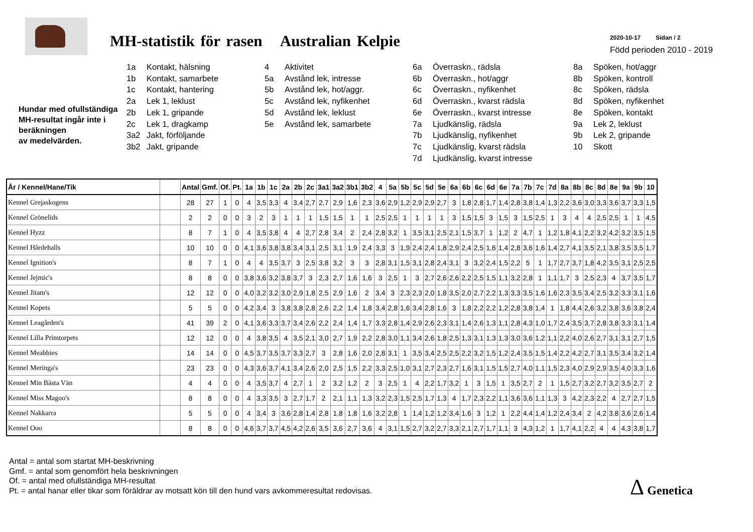MH-statistik för rasen Australian Kelpie
2020-10-17 Sidan / 2
Född perioden 2010 - 2019
Hundar med ofullständiga MH-resultat ingår inte i beräkningen
av medelvärden.
1a Kontakt, hälsning
1b Kontakt, samarbete
1c Kontakt, hantering
2a Lek 1, leklust
2b Lek 1, gripande
2c Lek 1, dragkamp
3a2 Jakt, förföljande
3b2 Jakt, gripande
4 Aktivitet
5a Avstånd lek, intresse
5b Avstånd lek, hot/aggr.
5c Avstånd lek, nyfikenhet
5d Avstånd lek, leklust
5e Avstånd lek, samarbete
6a Överraskn., rädsla
6b Överraskn., hot/aggr
6c Överraskn., nyfikenhet
6d Överraskn., kvarst rädsla
6e Överraskn., kvarst intresse
7a Ljudkänslig, rädsla
7b Ljudkänslig, nyfikenhet
7c Ljudkänslig, kvarst rädsla
7d Ljudkänslig, kvarst intresse
8a Spöken, hot/aggr
8b Spöken, kontroll
8c Spöken, rädsla
8d Spöken, nyfikenhet
8e Spöken, kontakt
9a Lek 2, leklust
9b Lek 2, gripande
10 Skott
| År / Kennel/Hane/Tik | | Antal | Gmf. | Of. | Pt. | 1a | 1b | 1c | 2a | 2b | 2c | 3a1 | 3a2 | 3b1 | 3b2 | 4 | 5a | 5b | 5c | 5d | 5e | 6a | 6b | 6c | 6d | 6e | 7a | 7b | 7c | 7d | 8a | 8b | 8c | 8d | 8e | 9a | 9b | 10 |
| --- | --- | --- | --- | --- | --- | --- | --- | --- | --- | --- | --- | --- | --- | --- | --- | --- | --- | --- | --- | --- | --- | --- | --- | --- | --- | --- | --- | --- | --- | --- | --- | --- | --- | --- | --- | --- | --- | --- |
| Kennel Grejaskogens | | 28 | 27 | 1 | 0 | 4 | 3,5 | 3,3 | 4 | 3,4 | 2,7 | 2,7 | 2,9 | 1,6 | 2,3 | 3,6 | 2,9 | 1,2 | 2,9 | 2,9 | 2,7 | 3 | 1,8 | 2,8 | 1,7 | 1,4 | 2,8 | 3,8 | 1,4 | 1,3 | 2,2 | 3,6 | 3,0 | 3,3 | 3,6 | 3,7 | 3,3 | 1,5 |
| Kennel Grönelids | | 2 | 2 | 0 | 0 | 3 | 2 | 3 | 1 | 1 | 1 | 1,5 | 1,5 | 1 | 1 | 2,5 | 2,5 | 1 | 1 | 1 | 1 | 3 | 1,5 | 1,5 | 3 | 1,5 | 3 | 1,5 | 2,5 | 1 | 3 | 4 | 4 | 2,5 | 2,5 | 1 | 1 | 4,5 |
| Kennel Hyzz | | 8 | 7 | 1 | 0 | 4 | 3,5 | 3,8 | 4 | 4 | 2,7 | 2,8 | 3,4 | 2 | 2,4 | 2,8 | 3,2 | 1 | 3,5 | 3,1 | 2,5 | 2,1 | 1,5 | 3,7 | 1 | 1,2 | 2 | 4,7 | 1 | 1,2 | 1,8 | 4,1 | 2,2 | 3,2 | 4,2 | 3,2 | 3,5 | 1,5 |
| Kennel Hårdehalls | | 10 | 10 | 0 | 0 | 4,1 | 3,6 | 3,8 | 3,8 | 3,4 | 3,1 | 2,5 | 3,1 | 1,9 | 2,4 | 3,3 | 3 | 1,9 | 2,4 | 2,4 | 1,8 | 2,9 | 2,4 | 2,5 | 1,6 | 1,4 | 2,8 | 3,6 | 1,6 | 1,4 | 2,7 | 4,1 | 3,5 | 2,1 | 3,8 | 3,5 | 3,5 | 1,7 |
| Kennel Ignition's | | 8 | 7 | 1 | 0 | 4 | 4 | 3,5 | 3,7 | 3 | 2,5 | 3,8 | 3,2 | 3 | 3 | 2,8 | 3,1 | 1,5 | 3,1 | 2,8 | 2,4 | 3,1 | 3 | 3,2 | 2,4 | 1,5 | 2,2 | 5 | 1 | 1,7 | 2,7 | 3,7 | 1,8 | 4,2 | 3,5 | 3,1 | 2,5 | 2,5 |
| Kennel Jejmic's | | 8 | 8 | 0 | 0 | 3,8 | 3,6 | 3,2 | 3,8 | 3,7 | 3 | 2,3 | 2,7 | 1,6 | 1,6 | 3 | 2,5 | 1 | 3 | 2,7 | 2,6 | 2,6 | 2,2 | 2,5 | 1,5 | 1,1 | 3,2 | 2,8 | 1 | 1,1 | 1,7 | 3 | 2,5 | 2,3 | 4 | 3,7 | 3,5 | 1,7 |
| Kennel Jitam's | | 12 | 12 | 0 | 0 | 4,0 | 3,2 | 3,2 | 3,0 | 2,9 | 1,8 | 2,5 | 2,9 | 1,6 | 2 | 3,4 | 3 | 2,3 | 2,3 | 2,0 | 1,8 | 3,5 | 2,0 | 2,7 | 2,2 | 1,3 | 3,3 | 3,5 | 1,6 | 1,6 | 2,3 | 3,5 | 3,4 | 2,5 | 3,2 | 3,3 | 3,1 | 1,6 |
| Kennel Kopets | | 5 | 5 | 0 | 0 | 4,2 | 3,4 | 3 | 3,8 | 3,8 | 2,8 | 2,6 | 2,2 | 1,4 | 1,8 | 3,4 | 2,8 | 1,6 | 3,4 | 2,8 | 1,6 | 3 | 1,8 | 2,2 | 2,2 | 1,2 | 2,8 | 3,8 | 1,4 | 1 | 1,8 | 4,4 | 2,6 | 3,2 | 3,8 | 3,6 | 3,8 | 2,4 |
| Kennel Leagården's | | 41 | 39 | 2 | 0 | 4,1 | 3,6 | 3,3 | 3,7 | 3,4 | 2,6 | 2,2 | 2,4 | 1,4 | 1,7 | 3,3 | 2,8 | 1,4 | 2,9 | 2,6 | 2,3 | 3,1 | 1,4 | 2,6 | 1,3 | 1,1 | 2,8 | 4,3 | 1,0 | 1,7 | 2,4 | 3,5 | 3,7 | 2,8 | 3,8 | 3,3 | 3,1 | 1,4 |
| Kennel Lilla Primtorpets | | 12 | 12 | 0 | 0 | 4 | 3,8 | 3,5 | 4 | 3,5 | 2,1 | 3,0 | 2,7 | 1,9 | 2,2 | 2,8 | 3,0 | 1,1 | 3,4 | 2,6 | 1,8 | 2,5 | 1,3 | 3,1 | 1,3 | 1,3 | 3,0 | 3,6 | 1,2 | 1,1 | 2,2 | 4,0 | 2,6 | 2,7 | 3,1 | 3,1 | 2,7 | 1,5 |
| Kennel Meabbies | | 14 | 14 | 0 | 0 | 4,5 | 3,7 | 3,5 | 3,7 | 3,3 | 2,7 | 3 | 2,8 | 1,6 | 2,0 | 2,8 | 3,1 | 1 | 3,5 | 3,4 | 2,5 | 2,5 | 2,2 | 3,2 | 1,5 | 1,2 | 2,4 | 3,5 | 1,5 | 1,4 | 2,2 | 4,2 | 2,7 | 3,1 | 3,5 | 3,4 | 3,2 | 1,4 |
| Kennel Meringa's | | 23 | 23 | 0 | 0 | 4,3 | 3,6 | 3,7 | 4,1 | 3,4 | 2,6 | 2,0 | 2,5 | 1,5 | 2,2 | 3,3 | 2,5 | 1,0 | 3,1 | 2,7 | 2,3 | 2,7 | 1,6 | 3,1 | 1,5 | 1,5 | 2,7 | 4,0 | 1,1 | 1,5 | 2,3 | 4,0 | 2,9 | 2,9 | 3,5 | 4,0 | 3,3 | 1,6 |
| Kennel Min Bästa Vän | | 4 | 4 | 0 | 0 | 4 | 3,5 | 3,7 | 4 | 2,7 | 1 | 2 | 3,2 | 1,2 | 2 | 3 | 2,5 | 1 | 4 | 2,2 | 1,7 | 3,2 | 1 | 3 | 1,5 | 1 | 3,5 | 2,7 | 2 | 1 | 1,5 | 2,7 | 3,2 | 2,7 | 3,2 | 3,5 | 2,7 | 2 |
| Kennel Miss Magoo's | | 8 | 8 | 0 | 0 | 4 | 3,3 | 3,5 | 3 | 2,7 | 1,7 | 2 | 2,1 | 1,1 | 1,3 | 3,2 | 2,3 | 1,5 | 2,5 | 1,7 | 1,3 | 4 | 1,7 | 2,3 | 2,2 | 1,1 | 3,6 | 3,6 | 1,1 | 1,3 | 3 | 4,2 | 2,3 | 2,2 | 4 | 2,7 | 2,7 | 1,5 |
| Kennel Nakkarra | | 5 | 5 | 0 | 0 | 4 | 3,4 | 3 | 3,6 | 2,8 | 1,4 | 2,8 | 1,8 | 1,8 | 1,6 | 3,2 | 2,8 | 1 | 1,4 | 1,2 | 1,2 | 3,4 | 1,6 | 3 | 1,2 | 1 | 2,2 | 4,4 | 1,4 | 1,2 | 2,4 | 3,4 | 2 | 4,2 | 3,8 | 3,6 | 2,6 | 1,4 |
| Kennel Ooo | | 8 | 8 | 0 | 0 | 4,6 | 3,7 | 3,7 | 4,5 | 4,2 | 2,6 | 3,5 | 3,6 | 2,7 | 3,6 | 4 | 3,1 | 1,5 | 2,7 | 3,2 | 2,7 | 3,3 | 2,1 | 2,7 | 1,7 | 1,1 | 3 | 4,3 | 1,2 | 1 | 1,7 | 4,1 | 2,2 | 4 | 4 | 4,3 | 3,8 | 1,7 |
Antal = antal som startat MH-beskrivning
Gmf. = antal som genomfört hela beskrivningen
Of. = antal med ofullständiga MH-resultat
Pt. = antal hanar eller tikar som föräldrar av motsatt kön till den hund vars avkommeresultat redovisas.
Δ Genetica